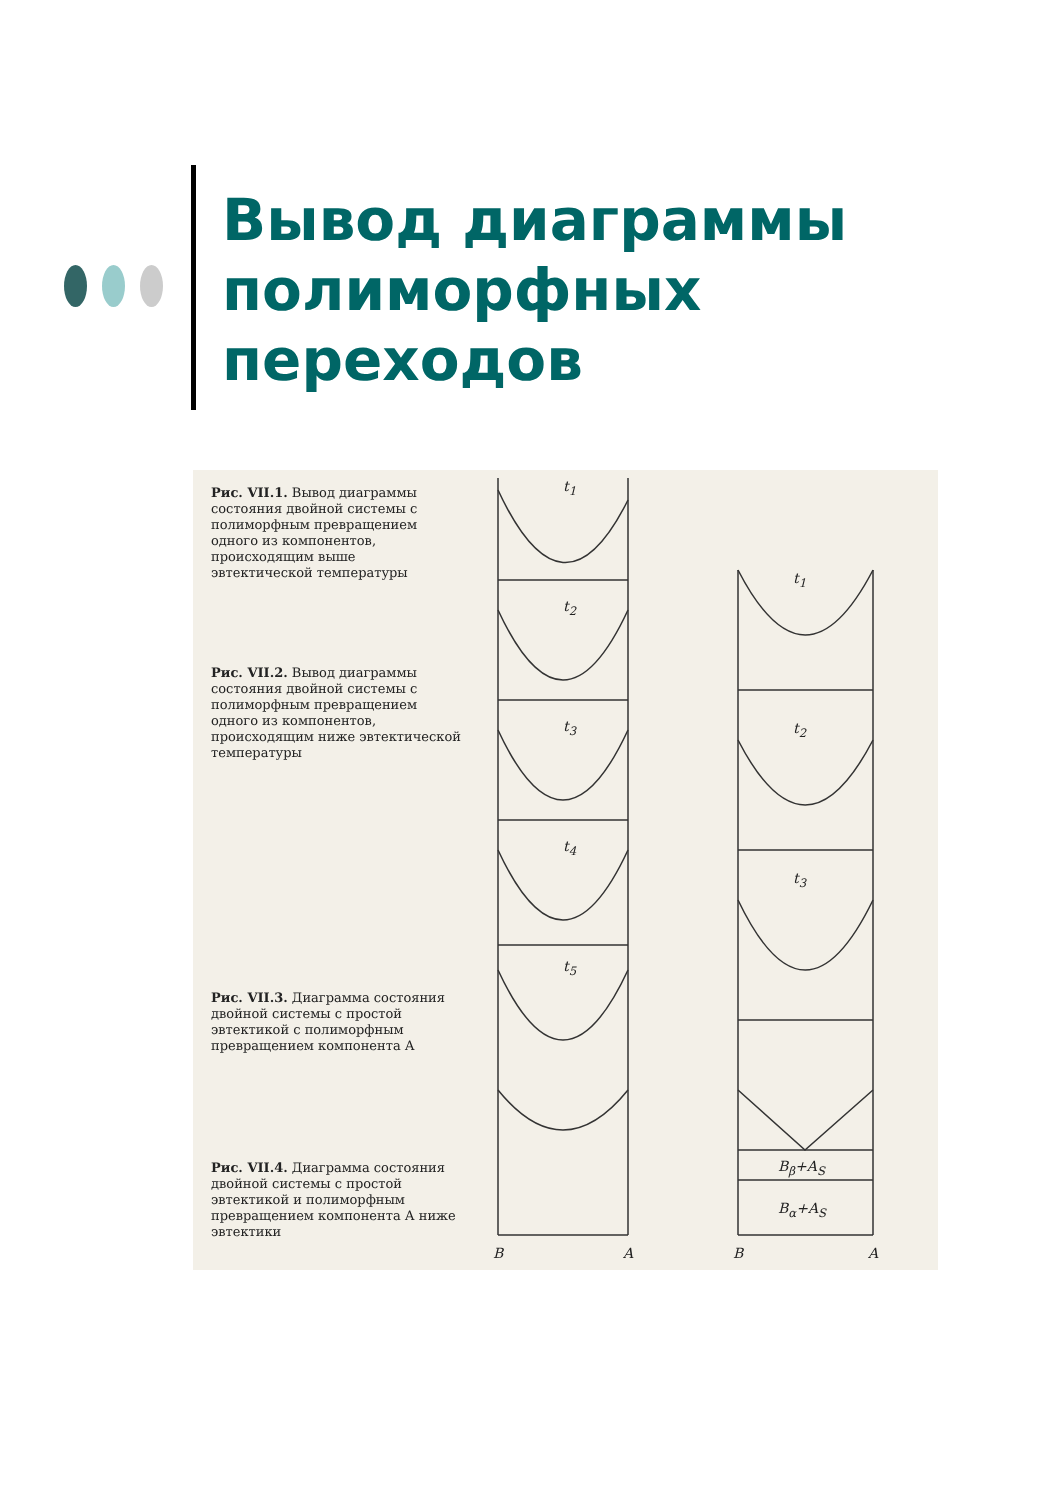Вывод диаграммы
полиморфных
переходов
Рис. VII.1. Вывод диаграммы состояния двойной системы с полиморфным превращением одного из компонентов, происходящим выше эвтектической температуры
Рис. VII.2. Вывод диаграммы состояния двойной системы с полиморфным превращением одного из компонентов, происходящим ниже эвтектической температуры
Рис. VII.3. Диаграмма состояния двойной системы с простой эвтектикой с полиморфным превращением компонента А
Рис. VII.4. Диаграмма состояния двойной системы с простой эвтектикой и полиморфным превращением компонента А ниже эвтектики
t<sub>1</sub>
t<sub>2</sub>
t<sub>3</sub>
t<sub>4</sub>
t<sub>5</sub>
t<sub>1</sub>
t<sub>2</sub>
t<sub>3</sub>
B<sub>β</sub>+A<sub>S</sub>
B<sub>α</sub>+A<sub>S</sub>
B A B A